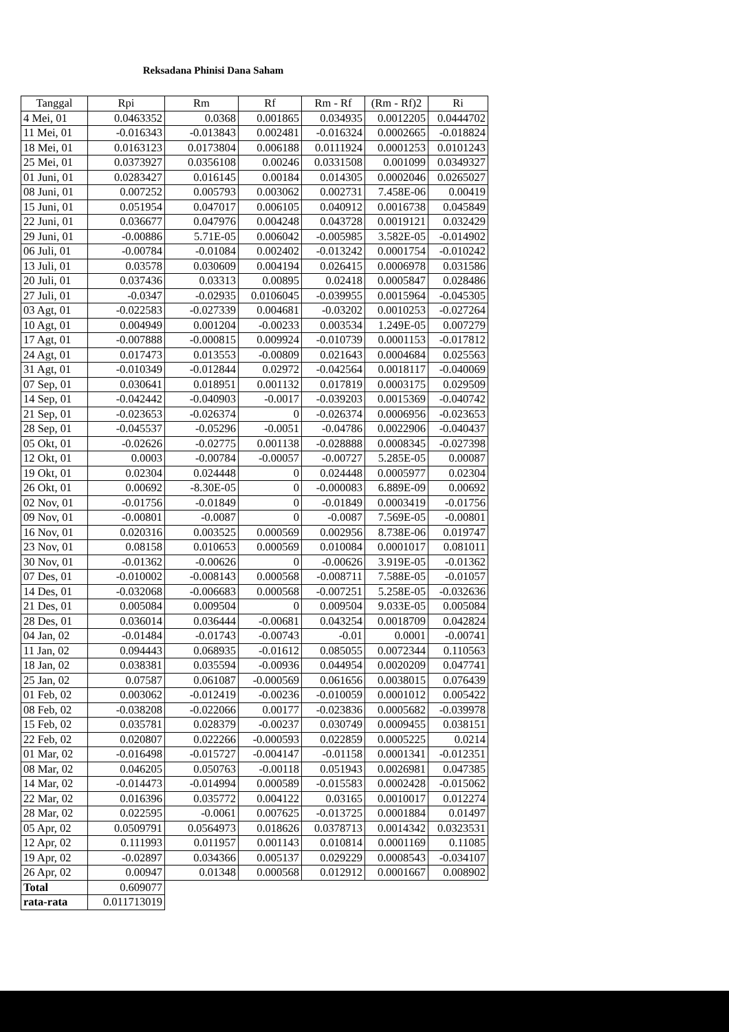Reksadana Phinisi Dana Saham
| Tanggal | Rpi | Rm | Rf | Rm - Rf | (Rm - Rf)2 | Ri |
| --- | --- | --- | --- | --- | --- | --- |
| 4 Mei, 01 | 0.0463352 | 0.0368 | 0.001865 | 0.034935 | 0.0012205 | 0.0444702 |
| 11 Mei, 01 | -0.016343 | -0.013843 | 0.002481 | -0.016324 | 0.0002665 | -0.018824 |
| 18 Mei, 01 | 0.0163123 | 0.0173804 | 0.006188 | 0.0111924 | 0.0001253 | 0.0101243 |
| 25 Mei, 01 | 0.0373927 | 0.0356108 | 0.00246 | 0.0331508 | 0.001099 | 0.0349327 |
| 01 Juni, 01 | 0.0283427 | 0.016145 | 0.00184 | 0.014305 | 0.0002046 | 0.0265027 |
| 08 Juni, 01 | 0.007252 | 0.005793 | 0.003062 | 0.002731 | 7.458E-06 | 0.00419 |
| 15 Juni, 01 | 0.051954 | 0.047017 | 0.006105 | 0.040912 | 0.0016738 | 0.045849 |
| 22 Juni, 01 | 0.036677 | 0.047976 | 0.004248 | 0.043728 | 0.0019121 | 0.032429 |
| 29 Juni, 01 | -0.00886 | 5.71E-05 | 0.006042 | -0.005985 | 3.582E-05 | -0.014902 |
| 06 Juli, 01 | -0.00784 | -0.01084 | 0.002402 | -0.013242 | 0.0001754 | -0.010242 |
| 13 Juli, 01 | 0.03578 | 0.030609 | 0.004194 | 0.026415 | 0.0006978 | 0.031586 |
| 20 Juli, 01 | 0.037436 | 0.03313 | 0.00895 | 0.02418 | 0.0005847 | 0.028486 |
| 27 Juli, 01 | -0.0347 | -0.02935 | 0.0106045 | -0.039955 | 0.0015964 | -0.045305 |
| 03 Agt, 01 | -0.022583 | -0.027339 | 0.004681 | -0.03202 | 0.0010253 | -0.027264 |
| 10 Agt, 01 | 0.004949 | 0.001204 | -0.00233 | 0.003534 | 1.249E-05 | 0.007279 |
| 17 Agt, 01 | -0.007888 | -0.000815 | 0.009924 | -0.010739 | 0.0001153 | -0.017812 |
| 24 Agt, 01 | 0.017473 | 0.013553 | -0.00809 | 0.021643 | 0.0004684 | 0.025563 |
| 31 Agt, 01 | -0.010349 | -0.012844 | 0.02972 | -0.042564 | 0.0018117 | -0.040069 |
| 07 Sep, 01 | 0.030641 | 0.018951 | 0.001132 | 0.017819 | 0.0003175 | 0.029509 |
| 14 Sep, 01 | -0.042442 | -0.040903 | -0.0017 | -0.039203 | 0.0015369 | -0.040742 |
| 21 Sep, 01 | -0.023653 | -0.026374 | 0 | -0.026374 | 0.0006956 | -0.023653 |
| 28 Sep, 01 | -0.045537 | -0.05296 | -0.0051 | -0.04786 | 0.0022906 | -0.040437 |
| 05 Okt, 01 | -0.02626 | -0.02775 | 0.001138 | -0.028888 | 0.0008345 | -0.027398 |
| 12 Okt, 01 | 0.0003 | -0.00784 | -0.00057 | -0.00727 | 5.285E-05 | 0.00087 |
| 19 Okt, 01 | 0.02304 | 0.024448 | 0 | 0.024448 | 0.0005977 | 0.02304 |
| 26 Okt, 01 | 0.00692 | -8.30E-05 | 0 | -0.000083 | 6.889E-09 | 0.00692 |
| 02 Nov, 01 | -0.01756 | -0.01849 | 0 | -0.01849 | 0.0003419 | -0.01756 |
| 09 Nov, 01 | -0.00801 | -0.0087 | 0 | -0.0087 | 7.569E-05 | -0.00801 |
| 16 Nov, 01 | 0.020316 | 0.003525 | 0.000569 | 0.002956 | 8.738E-06 | 0.019747 |
| 23 Nov, 01 | 0.08158 | 0.010653 | 0.000569 | 0.010084 | 0.0001017 | 0.081011 |
| 30 Nov, 01 | -0.01362 | -0.00626 | 0 | -0.00626 | 3.919E-05 | -0.01362 |
| 07 Des, 01 | -0.010002 | -0.008143 | 0.000568 | -0.008711 | 7.588E-05 | -0.01057 |
| 14 Des, 01 | -0.032068 | -0.006683 | 0.000568 | -0.007251 | 5.258E-05 | -0.032636 |
| 21 Des, 01 | 0.005084 | 0.009504 | 0 | 0.009504 | 9.033E-05 | 0.005084 |
| 28 Des, 01 | 0.036014 | 0.036444 | -0.00681 | 0.043254 | 0.0018709 | 0.042824 |
| 04 Jan, 02 | -0.01484 | -0.01743 | -0.00743 | -0.01 | 0.0001 | -0.00741 |
| 11 Jan, 02 | 0.094443 | 0.068935 | -0.01612 | 0.085055 | 0.0072344 | 0.110563 |
| 18 Jan, 02 | 0.038381 | 0.035594 | -0.00936 | 0.044954 | 0.0020209 | 0.047741 |
| 25 Jan, 02 | 0.07587 | 0.061087 | -0.000569 | 0.061656 | 0.0038015 | 0.076439 |
| 01 Feb, 02 | 0.003062 | -0.012419 | -0.00236 | -0.010059 | 0.0001012 | 0.005422 |
| 08 Feb, 02 | -0.038208 | -0.022066 | 0.00177 | -0.023836 | 0.0005682 | -0.039978 |
| 15 Feb, 02 | 0.035781 | 0.028379 | -0.00237 | 0.030749 | 0.0009455 | 0.038151 |
| 22 Feb, 02 | 0.020807 | 0.022266 | -0.000593 | 0.022859 | 0.0005225 | 0.0214 |
| 01 Mar, 02 | -0.016498 | -0.015727 | -0.004147 | -0.01158 | 0.0001341 | -0.012351 |
| 08 Mar, 02 | 0.046205 | 0.050763 | -0.00118 | 0.051943 | 0.0026981 | 0.047385 |
| 14 Mar, 02 | -0.014473 | -0.014994 | 0.000589 | -0.015583 | 0.0002428 | -0.015062 |
| 22 Mar, 02 | 0.016396 | 0.035772 | 0.004122 | 0.03165 | 0.0010017 | 0.012274 |
| 28 Mar, 02 | 0.022595 | -0.0061 | 0.007625 | -0.013725 | 0.0001884 | 0.01497 |
| 05 Apr, 02 | 0.0509791 | 0.0564973 | 0.018626 | 0.0378713 | 0.0014342 | 0.0323531 |
| 12 Apr, 02 | 0.111993 | 0.011957 | 0.001143 | 0.010814 | 0.0001169 | 0.11085 |
| 19 Apr, 02 | -0.02897 | 0.034366 | 0.005137 | 0.029229 | 0.0008543 | -0.034107 |
| 26 Apr, 02 | 0.00947 | 0.01348 | 0.000568 | 0.012912 | 0.0001667 | 0.008902 |
| Total | 0.609077 | | | | | |
| rata-rata | 0.011713019 | | | | | |